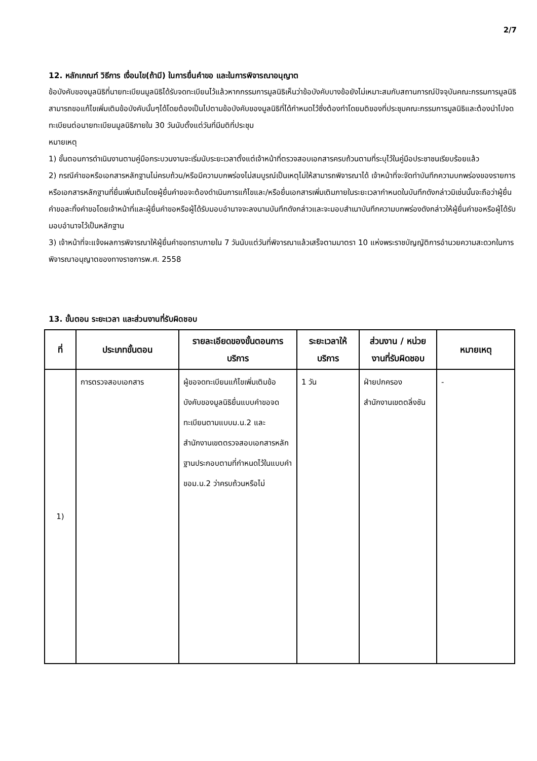2/7
12. หลักเกณฑ์ วิธีการ เงื่อนไข(ถ้ามี) ในการยื่นคำขอ และในการพิจารณาอนุญาต
ข้อบังคับของมูลนิธิที่นายทะเบียนมูลนิธิได้รับจดทะเบียนไว้แล้วหากกรรมการมูลนิธิเห็นว่าข้อบังคับบางข้อยังไม่เหมาะสมกับสถานการณ์ปัจจุบันคณะกรรมการมูลนิธิสามารถขอแก้ไขเพิ่มเติมข้อบังคับนั้นๆได้โดยต้องเป็นไปตามข้อบังคับของมูลนิธิที่ได้กำหนดไว้ซึ่งต้องทำโดยมติของที่ประชุมคณะกรรมการมูลนิธิและต้องนำไปจดทะเบียนต่อนายทะเบียนมูลนิธิภายใน 30 วันนับตั้งแต่วันที่มีมติที่ประชุม
หมายเหตุ
1) ขั้นตอนการดำเนินงานตามคู่มือกระบวนงานจะเริ่มนับระยะเวลาตั้งแต่เจ้าหน้าที่ตรวจสอบเอกสารครบถ้วนตามที่ระบุไว้ในคู่มือประชาชนเรียบร้อยแล้ว
2) กรณีคำขอหรือเอกสารหลักฐานไม่ครบถ้วน/หรือมีความบกพร่องไม่สมบูรณ์เป็นเหตุไม่ให้สามารถพิจารณาได้ เจ้าหน้าที่จะจัดทำบันทึกความบกพร่องของรายการหรือเอกสารหลักฐานที่ยื่นเพิ่มเติมโดยผู้ยื่นคำขอจะต้องดำเนินการแก้ไขและ/หรือยื่นเอกสารเพิ่มเติมภายในระยะเวลากำหนดในบันทึกดังกล่าวมิเช่นนั้นจะถือว่าผู้ยื่นคำขอละทิ้งคำขอโดยเจ้าหน้าที่และผู้ยื่นคำขอหรือผู้ได้รับมอบอำนาจจะลงนามบันทึกดังกล่าวและจะมอบสำเนาบันทึกความบกพร่องดังกล่าวให้ผู้ยื่นคำขอหรือผู้ได้รับมอบอำนาจไว้เป็นหลักฐาน
3) เจ้าหน้าที่จะแจ้งผลการพิจารณาให้ผู้ยื่นคำขอทราบภายใน 7 วันนับแต่วันที่พิจารณาแล้วเสร็จตามมาตรา 10 แห่งพระราชบัญญัติการอำนวยความสะดวกในการพิจารณาอนุญาตของทางราชการพ.ศ. 2558
13. ขั้นตอน ระยะเวลา และส่วนงานที่รับผิดชอบ
| ที่ | ประเภทขั้นตอน | รายละเอียดของขั้นตอนการบริการ | ระยะเวลาให้บริการ | ส่วนงาน / หน่วยงานที่รับผิดชอบ | หมายเหตุ |
| --- | --- | --- | --- | --- | --- |
| 1) | การตรวจสอบเอกสาร | ผู้ขอจดทะเบียนแก้ไขเพิ่มเติมข้อบังคับของมูลนิธิยื่นแบบคำขอจดทะเบียนตามแบบม.น.2 และสำนักงานเขตตรวจสอบเอกสารหลักฐานประกอบตามที่กำหนดไว้ในแบบคำขอม.น.2 ว่าครบถ้วนหรือไม่ | 1 วัน | ฝ่ายปกครอง สำนักงานเขตตลิ่งชัน | - |